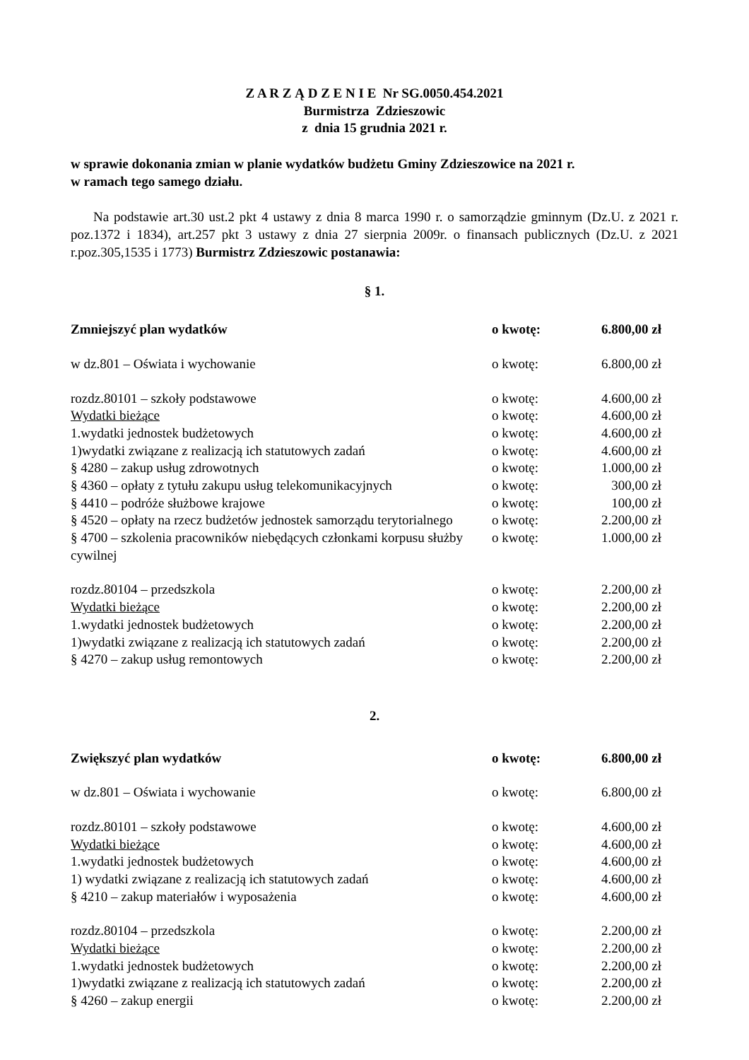Z A R Z Ą D Z E N I E Nr SG.0050.454.2021
Burmistrza Zdzieszowic
z dnia 15 grudnia 2021 r.
w sprawie dokonania zmian w planie wydatków budżetu Gminy Zdzieszowice na 2021 r.
w ramach tego samego działu.
Na podstawie art.30 ust.2 pkt 4 ustawy z dnia 8 marca 1990 r. o samorządzie gminnym (Dz.U. z 2021 r. poz.1372 i 1834), art.257 pkt 3 ustawy z dnia 27 sierpnia 2009r. o finansach publicznych (Dz.U. z 2021 r.poz.305,1535 i 1773) Burmistrz Zdzieszowic postanawia:
§ 1.
| Zmniejszyć plan wydatków | o kwotę: | 6.800,00 zł |
| w dz.801 – Oświata i wychowanie | o kwotę: | 6.800,00 zł |
| rozdz.80101 – szkoły podstawowe | o kwotę: | 4.600,00 zł |
| Wydatki bieżące | o kwotę: | 4.600,00 zł |
| 1.wydatki jednostek budżetowych | o kwotę: | 4.600,00 zł |
| 1)wydatki związane z realizacją ich statutowych zadań | o kwotę: | 4.600,00 zł |
| § 4280 – zakup usług zdrowotnych | o kwotę: | 1.000,00 zł |
| § 4360 – opłaty z tytułu zakupu usług telekomunikacyjnych | o kwotę: | 300,00 zł |
| § 4410 – podróże służbowe krajowe | o kwotę: | 100,00 zł |
| § 4520 – opłaty na rzecz budżetów jednostek samorządu terytorialnego | o kwotę: | 2.200,00 zł |
| § 4700 – szkolenia pracowników niebędących członkami korpusu służby cywilnej | o kwotę: | 1.000,00 zł |
| rozdz.80104 – przedszkola | o kwotę: | 2.200,00 zł |
| Wydatki bieżące | o kwotę: | 2.200,00 zł |
| 1.wydatki jednostek budżetowych | o kwotę: | 2.200,00 zł |
| 1)wydatki związane z realizacją ich statutowych zadań | o kwotę: | 2.200,00 zł |
| § 4270 – zakup usług remontowych | o kwotę: | 2.200,00 zł |
2.
| Zwiększyć plan wydatków | o kwotę: | 6.800,00 zł |
| w dz.801 – Oświata i wychowanie | o kwotę: | 6.800,00 zł |
| rozdz.80101 – szkoły podstawowe | o kwotę: | 4.600,00 zł |
| Wydatki bieżące | o kwotę: | 4.600,00 zł |
| 1.wydatki jednostek budżetowych | o kwotę: | 4.600,00 zł |
| 1) wydatki związane z realizacją ich statutowych zadań | o kwotę: | 4.600,00 zł |
| § 4210 – zakup materiałów i wyposażenia | o kwotę: | 4.600,00 zł |
| rozdz.80104 – przedszkola | o kwotę: | 2.200,00 zł |
| Wydatki bieżące | o kwotę: | 2.200,00 zł |
| 1.wydatki jednostek budżetowych | o kwotę: | 2.200,00 zł |
| 1)wydatki związane z realizacją ich statutowych zadań | o kwotę: | 2.200,00 zł |
| § 4260 – zakup energii | o kwotę: | 2.200,00 zł |